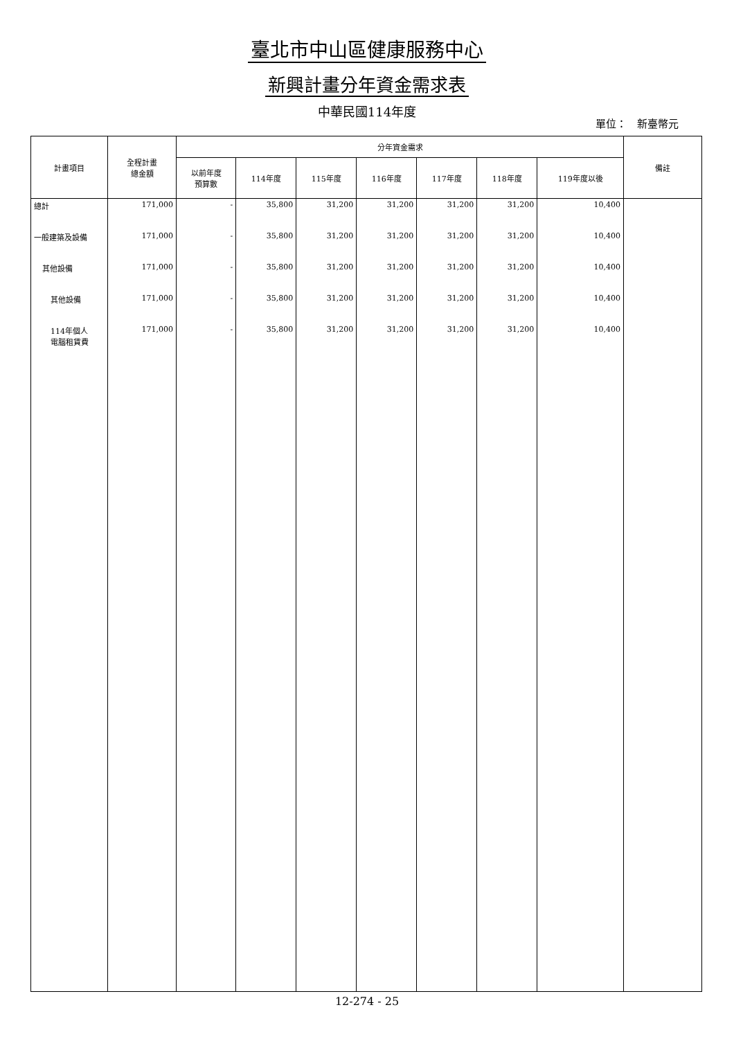臺北市中山區健康服務中心
新興計畫分年資金需求表
中華民國114年度
單位：　新臺幣元
| 計畫項目 | 全程計畫 總金額 | 分年資金需求 | | | | | | | 備註 |
| --- | --- | --- | --- | --- | --- | --- | --- | --- | --- |
| | | 以前年度 預算數 | 114年度 | 115年度 | 116年度 | 117年度 | 118年度 | 119年度以後 | |
| 總計 | 171,000 | - | 35,800 | 31,200 | 31,200 | 31,200 | 31,200 | 10,400 | |
| 一般建築及設備 | 171,000 | - | 35,800 | 31,200 | 31,200 | 31,200 | 31,200 | 10,400 | |
| 其他設備 | 171,000 | - | 35,800 | 31,200 | 31,200 | 31,200 | 31,200 | 10,400 | |
| 其他設備 | 171,000 | - | 35,800 | 31,200 | 31,200 | 31,200 | 31,200 | 10,400 | |
| 114年個人 電腦租賃費 | 171,000 | - | 35,800 | 31,200 | 31,200 | 31,200 | 31,200 | 10,400 | |
12-274 - 25